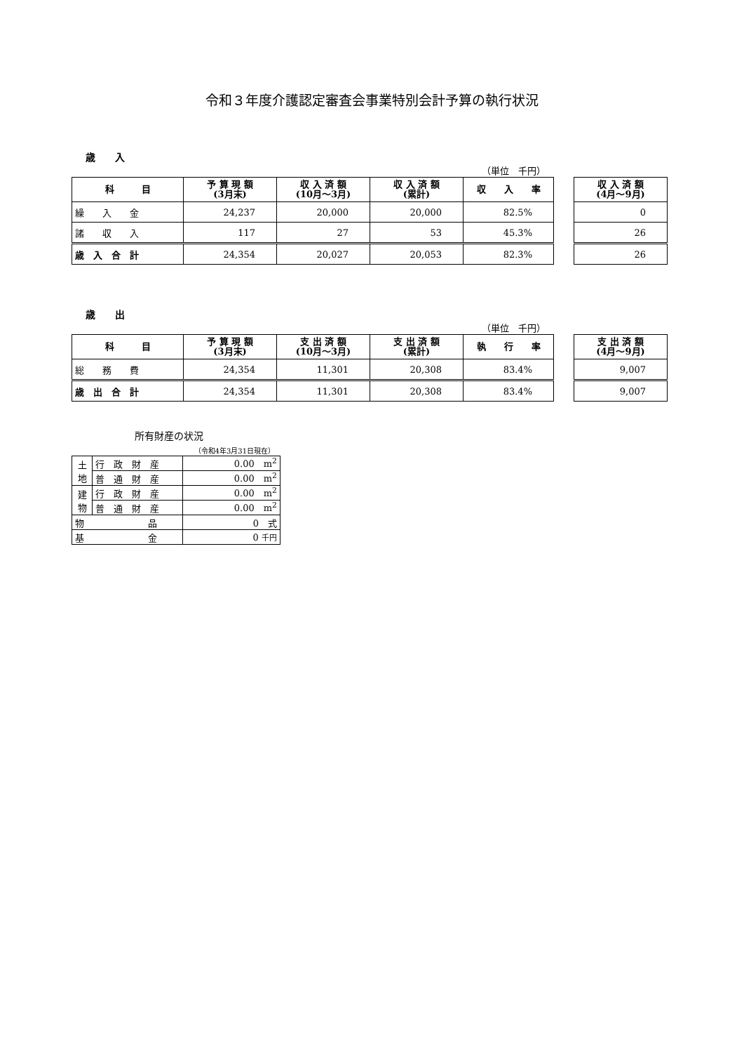令和３年度介護認定審査会事業特別会計予算の執行状況
歳　　入
（単位　千円）
| 科 目 | 予 算 現 額 (3月末) | 収 入 済 額 (10月～3月) | 収 入 済 額 (累計) | 収 入 率 |
| --- | --- | --- | --- | --- |
| 繰 入 金 | 24,237 | 20,000 | 20,000 | 82.5% |
| 諸 収 入 | 117 | 27 | 53 | 45.3% |
| 歳 入 合 計 | 24,354 | 20,027 | 20,053 | 82.3% |
| 収 入 済 額 (4月～9月) |
| --- |
| 0 |
| 26 |
| 26 |
歳　　出
（単位　千円）
| 科 目 | 予 算 現 額 (3月末) | 支 出 済 額 (10月～3月) | 支 出 済 額 (累計) | 執 行 率 |
| --- | --- | --- | --- | --- |
| 総 務 費 | 24,354 | 11,301 | 20,308 | 83.4% |
| 歳 出 合 計 | 24,354 | 11,301 | 20,308 | 83.4% |
| 支 出 済 額 (4月～9月) |
| --- |
| 9,007 |
| 9,007 |
所有財産の状況
（令和4年3月31日現在）
| 土 地 | 行 政 財 産 | 0.00 m<sup>2</sup> |
| | 普 通 財 産 | 0.00 m<sup>2</sup> |
| 建 物 | 行 政 財 産 | 0.00 m<sup>2</sup> |
| | 普 通 財 産 | 0.00 m<sup>2</sup> |
| 物 品 | | 0 式 |
| 基 金 | | 0 千円 |